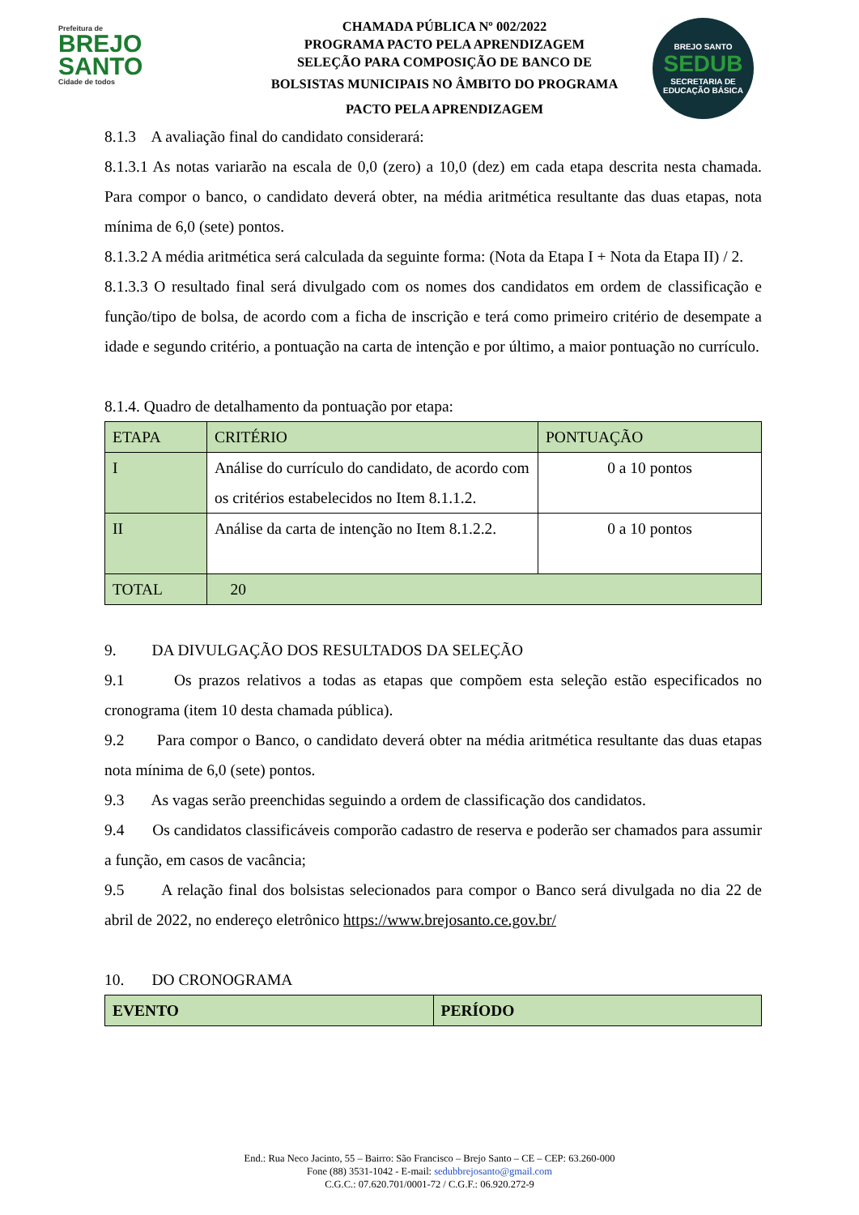Prefeitura de
BREJO
SANTO
Cidade de todos
CHAMADA PÚBLICA Nº 002/2022
PROGRAMA PACTO PELA APRENDIZAGEM
SELEÇÃO PARA COMPOSIÇÃO DE BANCO DE
BOLSISTAS MUNICIPAIS NO ÂMBITO DO PROGRAMA
PACTO PELA APRENDIZAGEM
BREJO SANTO
SEDUB
SECRETARIA DE EDUCAÇÃO BÁSICA
8.1.3 A avaliação final do candidato considerará:
8.1.3.1 As notas variarão na escala de 0,0 (zero) a 10,0 (dez) em cada etapa descrita nesta chamada. Para compor o banco, o candidato deverá obter, na média aritmética resultante das duas etapas, nota mínima de 6,0 (sete) pontos.
8.1.3.2 A média aritmética será calculada da seguinte forma: (Nota da Etapa I + Nota da Etapa II) / 2.
8.1.3.3 O resultado final será divulgado com os nomes dos candidatos em ordem de classificação e função/tipo de bolsa, de acordo com a ficha de inscrição e terá como primeiro critério de desempate a idade e segundo critério, a pontuação na carta de intenção e por último, a maior pontuação no currículo.
8.1.4. Quadro de detalhamento da pontuação por etapa:
| ETAPA | CRITÉRIO | PONTUAÇÃO |
| --- | --- | --- |
| I | Análise do currículo do candidato, de acordo com os critérios estabelecidos no Item 8.1.1.2. | 0 a 10 pontos |
| II | Análise da carta de intenção no Item 8.1.2.2. | 0 a 10 pontos |
| TOTAL | 20 | |
9. DA DIVULGAÇÃO DOS RESULTADOS DA SELEÇÃO
9.1 Os prazos relativos a todas as etapas que compõem esta seleção estão especificados no cronograma (item 10 desta chamada pública).
9.2 Para compor o Banco, o candidato deverá obter na média aritmética resultante das duas etapas nota mínima de 6,0 (sete) pontos.
9.3 As vagas serão preenchidas seguindo a ordem de classificação dos candidatos.
9.4 Os candidatos classificáveis comporão cadastro de reserva e poderão ser chamados para assumir a função, em casos de vacância;
9.5 A relação final dos bolsistas selecionados para compor o Banco será divulgada no dia 22 de abril de 2022, no endereço eletrônico https://www.brejosanto.ce.gov.br/
10. DO CRONOGRAMA
| EVENTO | PERÍODO |
| --- | --- |
End.: Rua Neco Jacinto, 55 – Bairro: São Francisco – Brejo Santo – CE – CEP: 63.260-000
Fone (88) 3531-1042 - E-mail: sedubbrejosanto@gmail.com
C.G.C.: 07.620.701/0001-72 / C.G.F.: 06.920.272-9